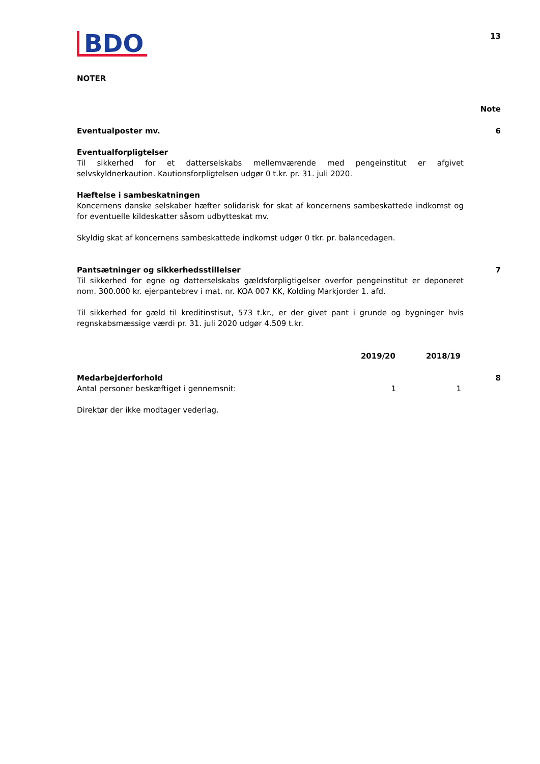BDO
13
NOTER
Note
Eventualposter mv. 6
Eventualforpligtelser
Til sikkerhed for et datterselskabs mellemværende med pengeinstitut er afgivet selvskyldnerkaution. Kautionsforpligtelsen udgør 0 t.kr. pr. 31. juli 2020.
Hæftelse i sambeskatningen
Koncernens danske selskaber hæfter solidarisk for skat af koncernens sambeskattede indkomst og for eventuelle kildeskatter såsom udbytteskat mv.
Skyldig skat af koncernens sambeskattede indkomst udgør 0 tkr. pr. balancedagen.
Pantsætninger og sikkerhedsstillelser 7
Til sikkerhed for egne og datterselskabs gældsforpligtigelser overfor pengeinstitut er deponeret nom. 300.000 kr. ejerpantebrev i mat. nr. KOA 007 KK, Kolding Markjorder 1. afd.
Til sikkerhed for gæld til kreditinstisut, 573 t.kr., er der givet pant i grunde og bygninger hvis regnskabsmæssige værdi pr. 31. juli 2020 udgør 4.509 t.kr.
| | 2019/20 | 2018/19 | |
| --- | --- | --- | --- |
| Medarbejderforhold | | | 8 |
| Antal personer beskæftiget i gennemsnit: | 1 | 1 | |
Direktør der ikke modtager vederlag.